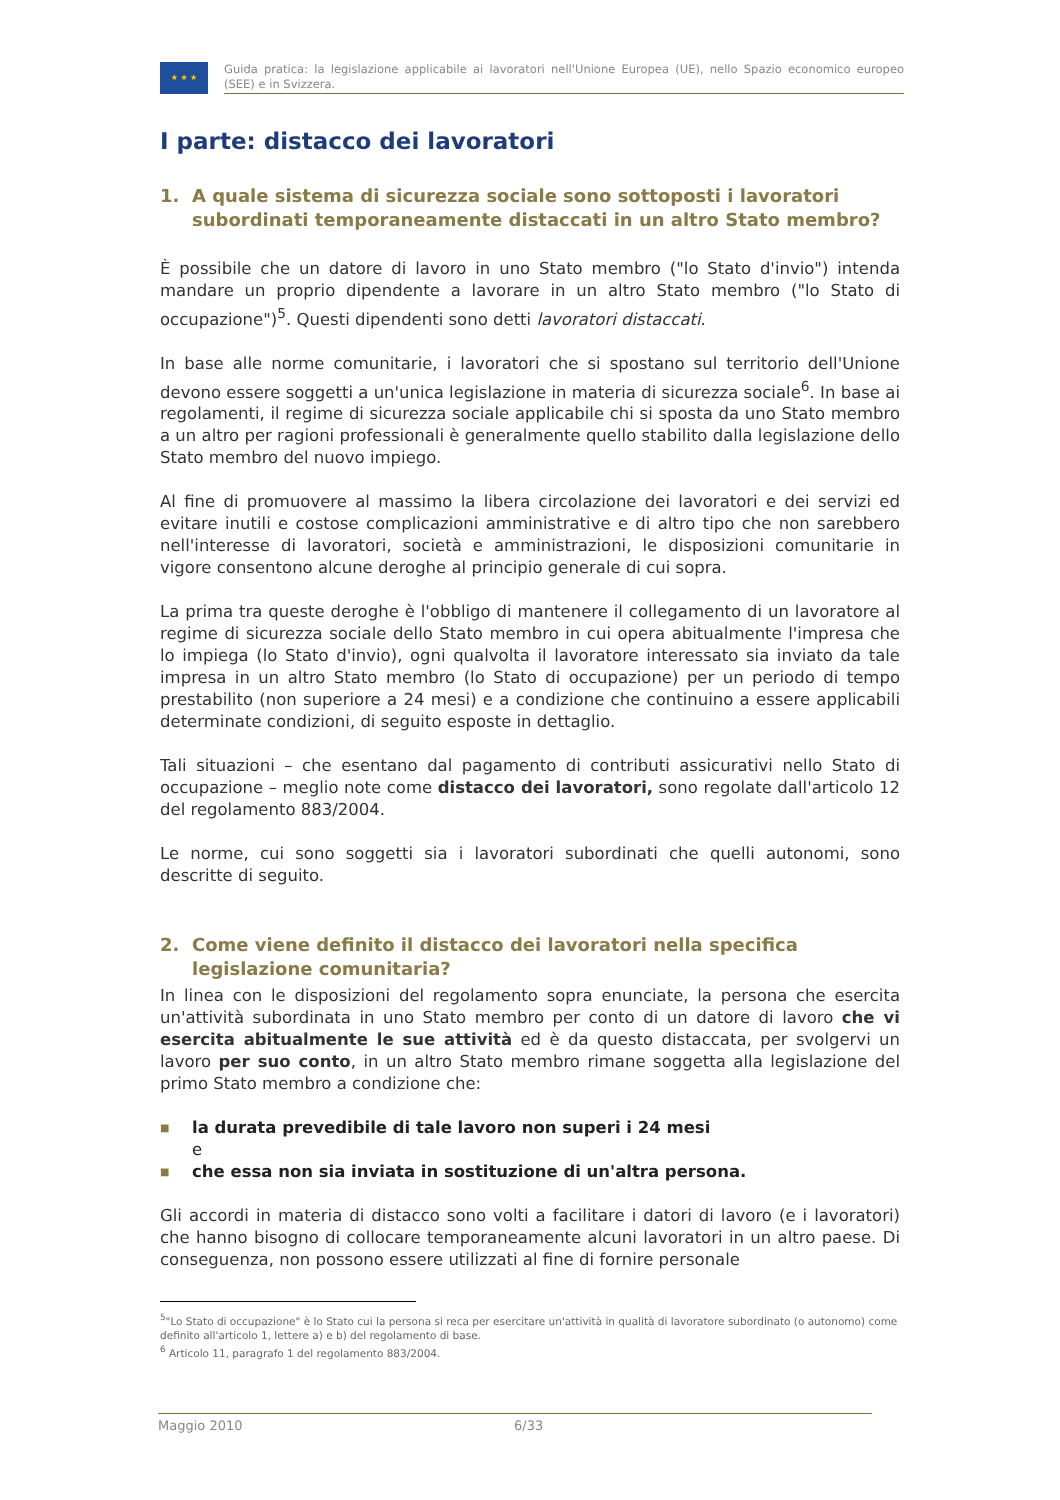★ ★ ★
Guida pratica: la legislazione applicabile ai lavoratori nell'Unione Europea (UE), nello Spazio economico europeo (SEE) e in Svizzera.
I parte: distacco dei lavoratori
1. A quale sistema di sicurezza sociale sono sottoposti i lavoratori subordinati temporaneamente distaccati in un altro Stato membro?
È possibile che un datore di lavoro in uno Stato membro ("lo Stato d'invio") intenda mandare un proprio dipendente a lavorare in un altro Stato membro ("lo Stato di occupazione")<sup>5</sup>. Questi dipendenti sono detti lavoratori distaccati.
In base alle norme comunitarie, i lavoratori che si spostano sul territorio dell'Unione devono essere soggetti a un'unica legislazione in materia di sicurezza sociale<sup>6</sup>. In base ai regolamenti, il regime di sicurezza sociale applicabile chi si sposta da uno Stato membro a un altro per ragioni professionali è generalmente quello stabilito dalla legislazione dello Stato membro del nuovo impiego.
Al fine di promuovere al massimo la libera circolazione dei lavoratori e dei servizi ed evitare inutili e costose complicazioni amministrative e di altro tipo che non sarebbero nell'interesse di lavoratori, società e amministrazioni, le disposizioni comunitarie in vigore consentono alcune deroghe al principio generale di cui sopra.
La prima tra queste deroghe è l'obbligo di mantenere il collegamento di un lavoratore al regime di sicurezza sociale dello Stato membro in cui opera abitualmente l'impresa che lo impiega (lo Stato d'invio), ogni qualvolta il lavoratore interessato sia inviato da tale impresa in un altro Stato membro (lo Stato di occupazione) per un periodo di tempo prestabilito (non superiore a 24 mesi) e a condizione che continuino a essere applicabili determinate condizioni, di seguito esposte in dettaglio.
Tali situazioni – che esentano dal pagamento di contributi assicurativi nello Stato di occupazione – meglio note come distacco dei lavoratori, sono regolate dall'articolo 12 del regolamento 883/2004.
Le norme, cui sono soggetti sia i lavoratori subordinati che quelli autonomi, sono descritte di seguito.
2. Come viene definito il distacco dei lavoratori nella specifica legislazione comunitaria?
In linea con le disposizioni del regolamento sopra enunciate, la persona che esercita un'attività subordinata in uno Stato membro per conto di un datore di lavoro che vi esercita abitualmente le sue attività ed è da questo distaccata, per svolgervi un lavoro per suo conto, in un altro Stato membro rimane soggetta alla legislazione del primo Stato membro a condizione che:
■ la durata prevedibile di tale lavoro non superi i 24 mesi
e
■ che essa non sia inviata in sostituzione di un'altra persona.
Gli accordi in materia di distacco sono volti a facilitare i datori di lavoro (e i lavoratori) che hanno bisogno di collocare temporaneamente alcuni lavoratori in un altro paese. Di conseguenza, non possono essere utilizzati al fine di fornire personale
<sup>5</sup> "Lo Stato di occupazione" è lo Stato cui la persona si reca per esercitare un'attività in qualità di lavoratore subordinato (o autonomo) come definito all'articolo 1, lettere a) e b) del regolamento di base.
<sup>6</sup> Articolo 11, paragrafo 1 del regolamento 883/2004.
Maggio 2010 6/33